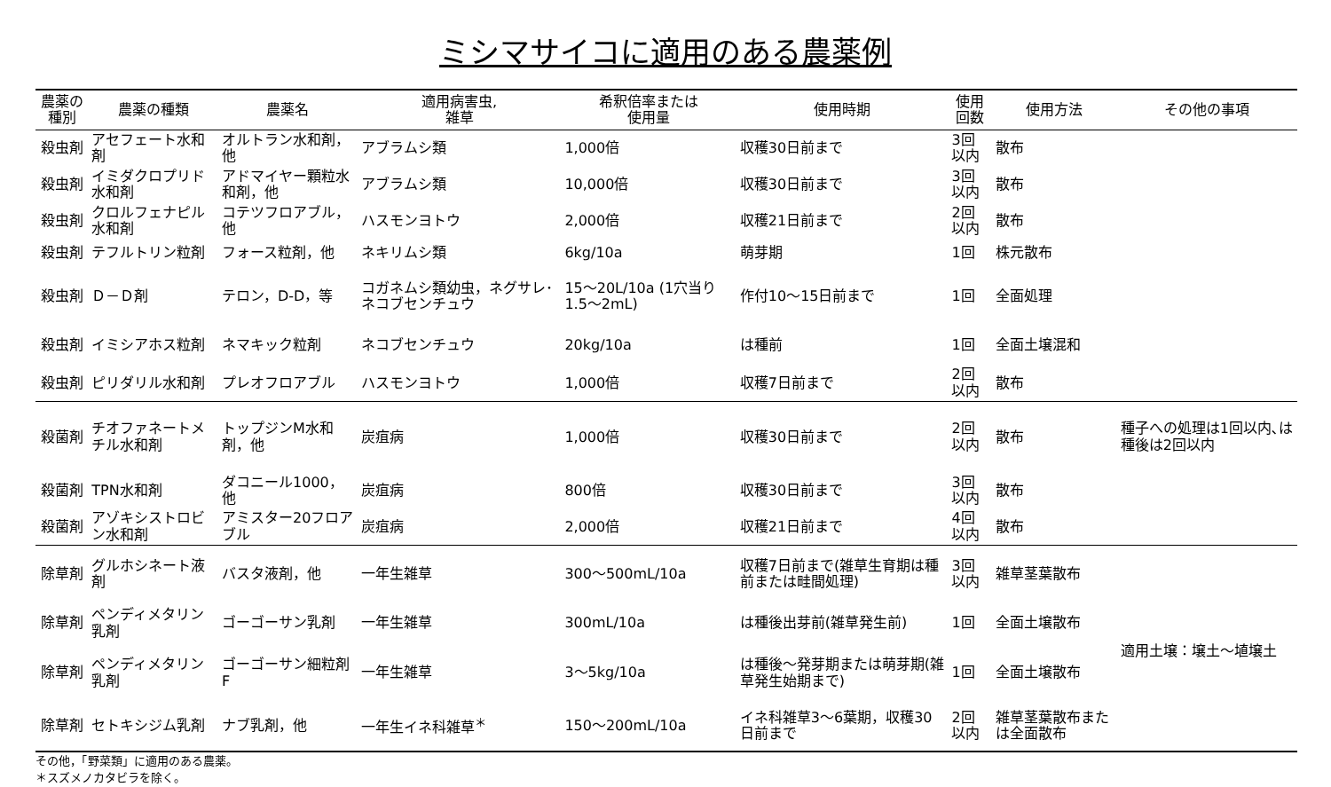ミシマサイコに適用のある農薬例
| 農薬の種別 | 農薬の種類 | 農薬名 | 適用病害虫, 雑草 | 希釈倍率または 使用量 | 使用時期 | 使用回数 | 使用方法 | その他の事項 |
| --- | --- | --- | --- | --- | --- | --- | --- | --- |
| 殺虫剤 | アセフェート水和剤 | オルトラン水和剤，他 | アブラムシ類 | 1,000倍 | 収穫30日前まで | 3回以内 | 散布 | |
| 殺虫剤 | イミダクロプリド水和剤 | アドマイヤー顆粒水和剤，他 | アブラムシ類 | 10,000倍 | 収穫30日前まで | 3回以内 | 散布 | |
| 殺虫剤 | クロルフェナピル水和剤 | コテツフロアブル，他 | ハスモンヨトウ | 2,000倍 | 収穫21日前まで | 2回以内 | 散布 | |
| 殺虫剤 | テフルトリン粒剤 | フォース粒剤，他 | ネキリムシ類 | 6kg/10a | 萌芽期 | 1回 | 株元散布 | |
| 殺虫剤 | Ｄ－Ｄ剤 | テロン，D-D，等 | コガネムシ類幼虫，ネグサレ･ネコブセンチュウ | 15～20L/10a (1穴当り1.5～2mL) | 作付10～15日前まで | 1回 | 全面処理 | |
| 殺虫剤 | イミシアホス粒剤 | ネマキック粒剤 | ネコブセンチュウ | 20kg/10a | は種前 | 1回 | 全面土壌混和 | |
| 殺虫剤 | ピリダリル水和剤 | プレオフロアブル | ハスモンヨトウ | 1,000倍 | 収穫7日前まで | 2回以内 | 散布 | |
| 殺菌剤 | チオファネートメチル水和剤 | トップジンM水和剤，他 | 炭疽病 | 1,000倍 | 収穫30日前まで | 2回以内 | 散布 | 種子への処理は1回以内､は種後は2回以内 |
| 殺菌剤 | TPN水和剤 | ダコニール1000，他 | 炭疽病 | 800倍 | 収穫30日前まで | 3回以内 | 散布 | |
| 殺菌剤 | アゾキシストロビン水和剤 | アミスター20フロアブル | 炭疽病 | 2,000倍 | 収穫21日前まで | 4回以内 | 散布 | |
| 除草剤 | グルホシネート液剤 | バスタ液剤，他 | 一年生雑草 | 300～500mL/10a | 収穫7日前まで(雑草生育期は種前または畦間処理) | 3回以内 | 雑草茎葉散布 | |
| 除草剤 | ペンディメタリン乳剤 | ゴーゴーサン乳剤 | 一年生雑草 | 300mL/10a | は種後出芽前(雑草発生前) | 1回 | 全面土壌散布 | 適用土壌：壌土～埴壌土 |
| 除草剤 | ペンディメタリン乳剤 | ゴーゴーサン細粒剤F | 一年生雑草 | 3～5kg/10a | は種後～発芽期または萌芽期(雑草発生始期まで) | 1回 | 全面土壌散布 | |
| 除草剤 | セトキシジム乳剤 | ナブ乳剤，他 | 一年生イネ科雑草<sup>＊</sup> | 150～200mL/10a | イネ科雑草3～6葉期，収穫30日前まで | 2回以内 | 雑草茎葉散布または全面散布 | |
その他，「野菜類」に適用のある農薬。
＊スズメノカタビラを除く。